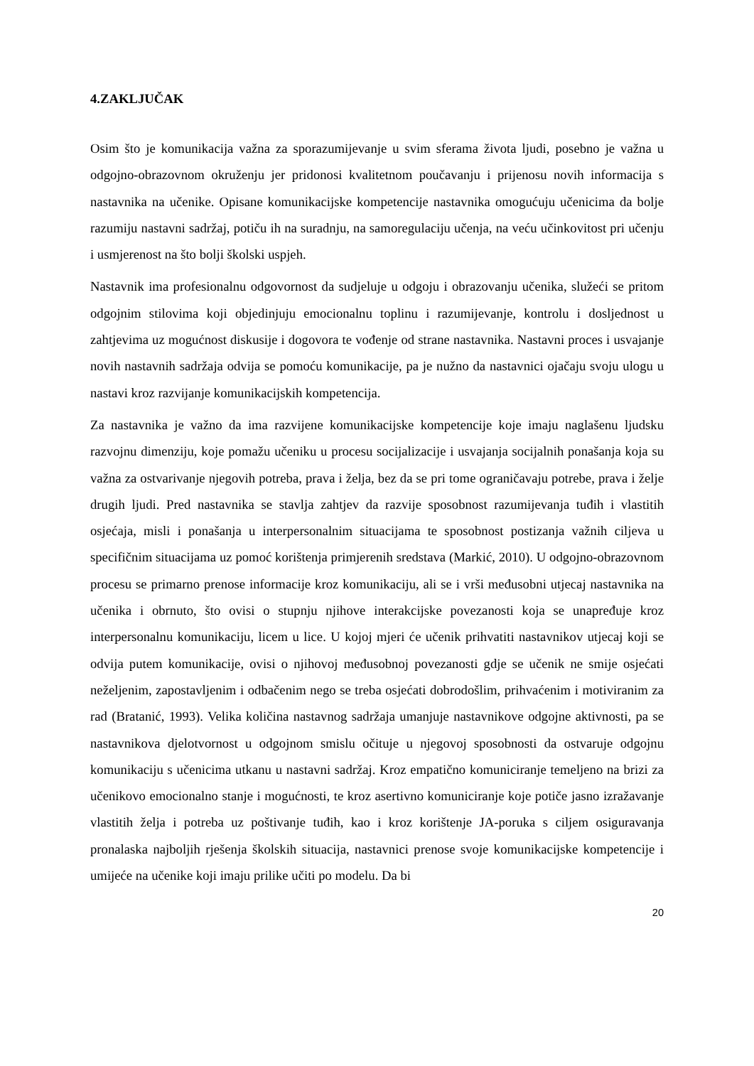4.ZAKLJUČAK
Osim što je komunikacija važna za sporazumijevanje u svim sferama života ljudi, posebno je važna u odgojno-obrazovnom okruženju jer pridonosi kvalitetnom poučavanju i prijenosu novih informacija s nastavnika na učenike. Opisane komunikacijske kompetencije nastavnika omogućuju učenicima da bolje razumiju nastavni sadržaj, potiču ih na suradnju, na samoregulaciju učenja, na veću učinkovitost pri učenju i usmjerenost na što bolji školski uspjeh.
Nastavnik ima profesionalnu odgovornost da sudjeluje u odgoju i obrazovanju učenika, služeći se pritom odgojnim stilovima koji objedinjuju emocionalnu toplinu i razumijevanje, kontrolu i dosljednost u zahtjevima uz mogućnost diskusije i dogovora te vođenje od strane nastavnika. Nastavni proces i usvajanje novih nastavnih sadržaja odvija se pomoću komunikacije, pa je nužno da nastavnici ojačaju svoju ulogu u nastavi kroz razvijanje komunikacijskih kompetencija.
Za nastavnika je važno da ima razvijene komunikacijske kompetencije koje imaju naglašenu ljudsku razvojnu dimenziju, koje pomažu učeniku u procesu socijalizacije i usvajanja socijalnih ponašanja koja su važna za ostvarivanje njegovih potreba, prava i želja, bez da se pri tome ograničavaju potrebe, prava i želje drugih ljudi. Pred nastavnika se stavlja zahtjev da razvije sposobnost razumijevanja tuđih i vlastitih osjećaja, misli i ponašanja u interpersonalnim situacijama te sposobnost postizanja važnih ciljeva u specifičnim situacijama uz pomoć korištenja primjerenih sredstava (Markić, 2010). U odgojno-obrazovnom procesu se primarno prenose informacije kroz komunikaciju, ali se i vrši međusobni utjecaj nastavnika na učenika i obrnuto, što ovisi o stupnju njihove interakcijske povezanosti koja se unapređuje kroz interpersonalnu komunikaciju, licem u lice. U kojoj mjeri će učenik prihvatiti nastavnikov utjecaj koji se odvija putem komunikacije, ovisi o njihovoj međusobnoj povezanosti gdje se učenik ne smije osjećati neželjenim, zapostavljenim i odbačenim nego se treba osjećati dobrodošlim, prihvaćenim i motiviranim za rad (Bratanić, 1993). Velika količina nastavnog sadržaja umanjuje nastavnikove odgojne aktivnosti, pa se nastavnikova djelotvornost u odgojnom smislu očituje u njegovoj sposobnosti da ostvaruje odgojnu komunikaciju s učenicima utkanu u nastavni sadržaj. Kroz empatično komuniciranje temeljeno na brizi za učenikovo emocionalno stanje i mogućnosti, te kroz asertivno komuniciranje koje potiče jasno izražavanje vlastitih želja i potreba uz poštivanje tuđih, kao i kroz korištenje JA-poruka s ciljem osiguravanja pronalaska najboljih rješenja školskih situacija, nastavnici prenose svoje komunikacijske kompetencije i umijeće na učenike koji imaju prilike učiti po modelu. Da bi
20